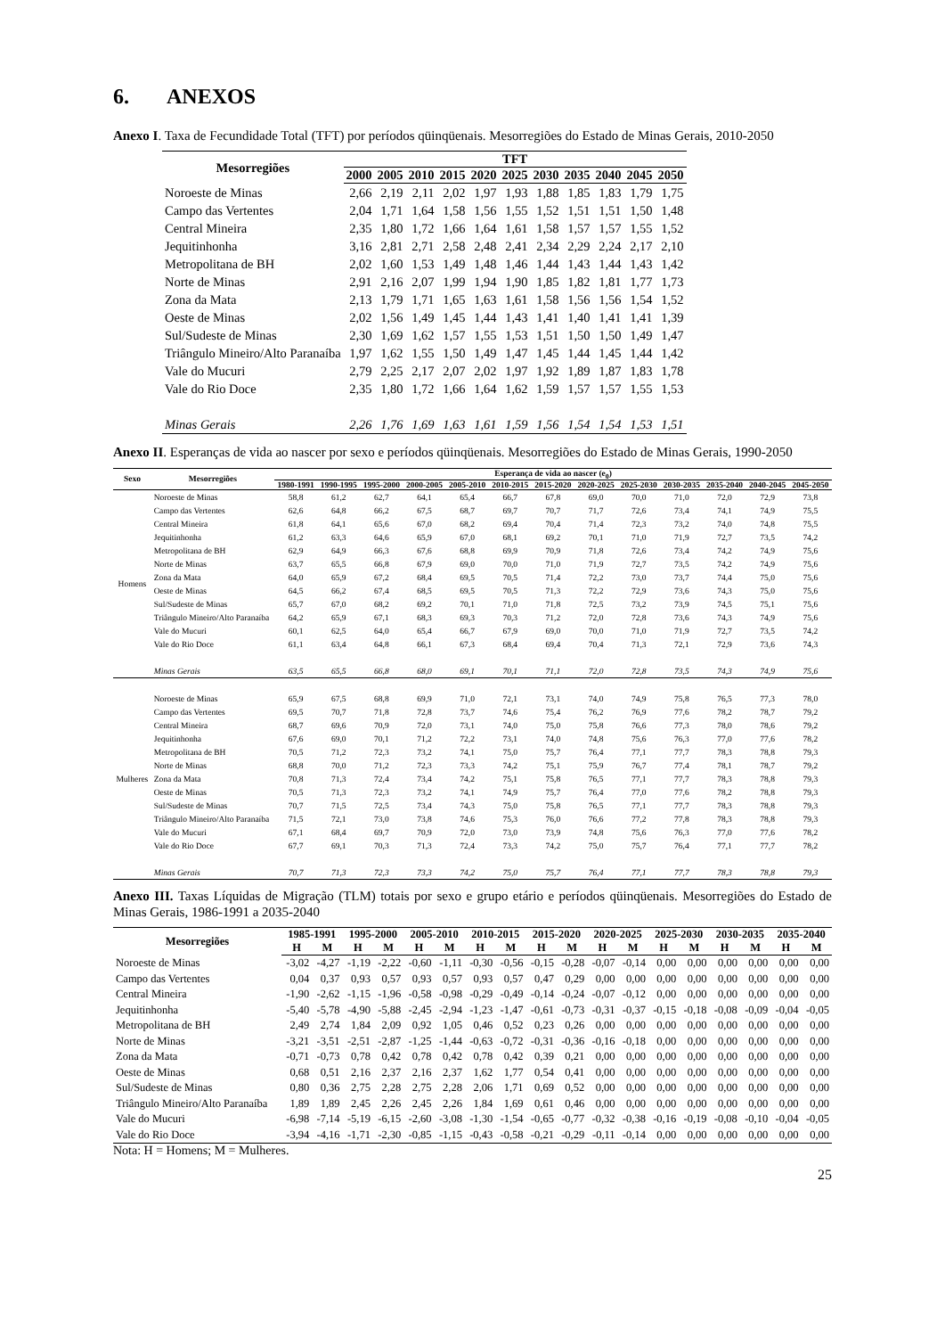6. ANEXOS
Anexo I. Taxa de Fecundidade Total (TFT) por períodos qüinqüenais. Mesorregiões do Estado de Minas Gerais, 2010-2050
| Mesorregiões | TFT | | | | | | | | | | |
| --- | --- | --- | --- | --- | --- | --- | --- | --- | --- | --- | --- |
| | 2000 | 2005 | 2010 | 2015 | 2020 | 2025 | 2030 | 2035 | 2040 | 2045 | 2050 |
| Noroeste de Minas | 2,66 | 2,19 | 2,11 | 2,02 | 1,97 | 1,93 | 1,88 | 1,85 | 1,83 | 1,79 | 1,75 |
| Campo das Vertentes | 2,04 | 1,71 | 1,64 | 1,58 | 1,56 | 1,55 | 1,52 | 1,51 | 1,51 | 1,50 | 1,48 |
| Central Mineira | 2,35 | 1,80 | 1,72 | 1,66 | 1,64 | 1,61 | 1,58 | 1,57 | 1,57 | 1,55 | 1,52 |
| Jequitinhonha | 3,16 | 2,81 | 2,71 | 2,58 | 2,48 | 2,41 | 2,34 | 2,29 | 2,24 | 2,17 | 2,10 |
| Metropolitana de BH | 2,02 | 1,60 | 1,53 | 1,49 | 1,48 | 1,46 | 1,44 | 1,43 | 1,44 | 1,43 | 1,42 |
| Norte de Minas | 2,91 | 2,16 | 2,07 | 1,99 | 1,94 | 1,90 | 1,85 | 1,82 | 1,81 | 1,77 | 1,73 |
| Zona da Mata | 2,13 | 1,79 | 1,71 | 1,65 | 1,63 | 1,61 | 1,58 | 1,56 | 1,56 | 1,54 | 1,52 |
| Oeste de Minas | 2,02 | 1,56 | 1,49 | 1,45 | 1,44 | 1,43 | 1,41 | 1,40 | 1,41 | 1,41 | 1,39 |
| Sul/Sudeste de Minas | 2,30 | 1,69 | 1,62 | 1,57 | 1,55 | 1,53 | 1,51 | 1,50 | 1,50 | 1,49 | 1,47 |
| Triângulo Mineiro/Alto Paranaíba | 1,97 | 1,62 | 1,55 | 1,50 | 1,49 | 1,47 | 1,45 | 1,44 | 1,45 | 1,44 | 1,42 |
| Vale do Mucuri | 2,79 | 2,25 | 2,17 | 2,07 | 2,02 | 1,97 | 1,92 | 1,89 | 1,87 | 1,83 | 1,78 |
| Vale do Rio Doce | 2,35 | 1,80 | 1,72 | 1,66 | 1,64 | 1,62 | 1,59 | 1,57 | 1,57 | 1,55 | 1,53 |
| Minas Gerais | 2,26 | 1,76 | 1,69 | 1,63 | 1,61 | 1,59 | 1,56 | 1,54 | 1,54 | 1,53 | 1,51 |
Anexo II. Esperanças de vida ao nascer por sexo e períodos qüinqüenais. Mesorregiões do Estado de Minas Gerais, 1990-2050
| Sexo | Mesorregiões | Esperança de vida ao nascer (e<sub>0</sub>) | | | | | | | | | | | | |
| --- | --- | --- | --- | --- | --- | --- | --- | --- | --- | --- | --- | --- | --- | --- |
| | | 1980-1991 | 1990-1995 | 1995-2000 | 2000-2005 | 2005-2010 | 2010-2015 | 2015-2020 | 2020-2025 | 2025-2030 | 2030-2035 | 2035-2040 | 2040-2045 | 2045-2050 |
| Homens | Noroeste de Minas | 58,8 | 61,2 | 62,7 | 64,1 | 65,4 | 66,7 | 67,8 | 69,0 | 70,0 | 71,0 | 72,0 | 72,9 | 73,8 |
| | Campo das Vertentes | 62,6 | 64,8 | 66,2 | 67,5 | 68,7 | 69,7 | 70,7 | 71,7 | 72,6 | 73,4 | 74,1 | 74,9 | 75,5 |
| | Central Mineira | 61,8 | 64,1 | 65,6 | 67,0 | 68,2 | 69,4 | 70,4 | 71,4 | 72,3 | 73,2 | 74,0 | 74,8 | 75,5 |
| | Jequitinhonha | 61,2 | 63,3 | 64,6 | 65,9 | 67,0 | 68,1 | 69,2 | 70,1 | 71,0 | 71,9 | 72,7 | 73,5 | 74,2 |
| | Metropolitana de BH | 62,9 | 64,9 | 66,3 | 67,6 | 68,8 | 69,9 | 70,9 | 71,8 | 72,6 | 73,4 | 74,2 | 74,9 | 75,6 |
| | Norte de Minas | 63,7 | 65,5 | 66,8 | 67,9 | 69,0 | 70,0 | 71,0 | 71,9 | 72,7 | 73,5 | 74,2 | 74,9 | 75,6 |
| | Zona da Mata | 64,0 | 65,9 | 67,2 | 68,4 | 69,5 | 70,5 | 71,4 | 72,2 | 73,0 | 73,7 | 74,4 | 75,0 | 75,6 |
| | Oeste de Minas | 64,5 | 66,2 | 67,4 | 68,5 | 69,5 | 70,5 | 71,3 | 72,2 | 72,9 | 73,6 | 74,3 | 75,0 | 75,6 |
| | Sul/Sudeste de Minas | 65,7 | 67,0 | 68,2 | 69,2 | 70,1 | 71,0 | 71,8 | 72,5 | 73,2 | 73,9 | 74,5 | 75,1 | 75,6 |
| | Triângulo Mineiro/Alto Paranaíba | 64,2 | 65,9 | 67,1 | 68,3 | 69,3 | 70,3 | 71,2 | 72,0 | 72,8 | 73,6 | 74,3 | 74,9 | 75,6 |
| | Vale do Mucuri | 60,1 | 62,5 | 64,0 | 65,4 | 66,7 | 67,9 | 69,0 | 70,0 | 71,0 | 71,9 | 72,7 | 73,5 | 74,2 |
| | Vale do Rio Doce | 61,1 | 63,4 | 64,8 | 66,1 | 67,3 | 68,4 | 69,4 | 70,4 | 71,3 | 72,1 | 72,9 | 73,6 | 74,3 |
| | Minas Gerais | 63,5 | 65,5 | 66,8 | 68,0 | 69,1 | 70,1 | 71,1 | 72,0 | 72,8 | 73,5 | 74,3 | 74,9 | 75,6 |
| Mulheres | | | | | | | | | | | | | | |
| | Noroeste de Minas | 65,9 | 67,5 | 68,8 | 69,9 | 71,0 | 72,1 | 73,1 | 74,0 | 74,9 | 75,8 | 76,5 | 77,3 | 78,0 |
| | Campo das Vertentes | 69,5 | 70,7 | 71,8 | 72,8 | 73,7 | 74,6 | 75,4 | 76,2 | 76,9 | 77,6 | 78,2 | 78,7 | 79,2 |
| | Central Mineira | 68,7 | 69,6 | 70,9 | 72,0 | 73,1 | 74,0 | 75,0 | 75,8 | 76,6 | 77,3 | 78,0 | 78,6 | 79,2 |
| | Jequitinhonha | 67,6 | 69,0 | 70,1 | 71,2 | 72,2 | 73,1 | 74,0 | 74,8 | 75,6 | 76,3 | 77,0 | 77,6 | 78,2 |
| | Metropolitana de BH | 70,5 | 71,2 | 72,3 | 73,2 | 74,1 | 75,0 | 75,7 | 76,4 | 77,1 | 77,7 | 78,3 | 78,8 | 79,3 |
| | Norte de Minas | 68,8 | 70,0 | 71,2 | 72,3 | 73,3 | 74,2 | 75,1 | 75,9 | 76,7 | 77,4 | 78,1 | 78,7 | 79,2 |
| | Zona da Mata | 70,8 | 71,3 | 72,4 | 73,4 | 74,2 | 75,1 | 75,8 | 76,5 | 77,1 | 77,7 | 78,3 | 78,8 | 79,3 |
| | Oeste de Minas | 70,5 | 71,3 | 72,3 | 73,2 | 74,1 | 74,9 | 75,7 | 76,4 | 77,0 | 77,6 | 78,2 | 78,8 | 79,3 |
| | Sul/Sudeste de Minas | 70,7 | 71,5 | 72,5 | 73,4 | 74,3 | 75,0 | 75,8 | 76,5 | 77,1 | 77,7 | 78,3 | 78,8 | 79,3 |
| | Triângulo Mineiro/Alto Paranaíba | 71,5 | 72,1 | 73,0 | 73,8 | 74,6 | 75,3 | 76,0 | 76,6 | 77,2 | 77,8 | 78,3 | 78,8 | 79,3 |
| | Vale do Mucuri | 67,1 | 68,4 | 69,7 | 70,9 | 72,0 | 73,0 | 73,9 | 74,8 | 75,6 | 76,3 | 77,0 | 77,6 | 78,2 |
| | Vale do Rio Doce | 67,7 | 69,1 | 70,3 | 71,3 | 72,4 | 73,3 | 74,2 | 75,0 | 75,7 | 76,4 | 77,1 | 77,7 | 78,2 |
| | Minas Gerais | 70,7 | 71,3 | 72,3 | 73,3 | 74,2 | 75,0 | 75,7 | 76,4 | 77,1 | 77,7 | 78,3 | 78,8 | 79,3 |
Anexo III. Taxas Líquidas de Migração (TLM) totais por sexo e grupo etário e períodos qüinqüenais. Mesorregiões do Estado de Minas Gerais, 1986-1991 a 2035-2040
| Mesorregiões | 1985-1991 | | 1995-2000 | | 2005-2010 | | 2010-2015 | | 2015-2020 | | 2020-2025 | | 2025-2030 | | 2030-2035 | | 2035-2040 | |
| --- | --- | --- | --- | --- | --- | --- | --- | --- | --- | --- | --- | --- | --- | --- | --- | --- | --- | --- |
| | H | M | H | M | H | M | H | M | H | M | H | M | H | M | H | M | H | M |
| Noroeste de Minas | -3,02 | -4,27 | -1,19 | -2,22 | -0,60 | -1,11 | -0,30 | -0,56 | -0,15 | -0,28 | -0,07 | -0,14 | 0,00 | 0,00 | 0,00 | 0,00 | 0,00 | 0,00 |
| Campo das Vertentes | 0,04 | 0,37 | 0,93 | 0,57 | 0,93 | 0,57 | 0,93 | 0,57 | 0,47 | 0,29 | 0,00 | 0,00 | 0,00 | 0,00 | 0,00 | 0,00 | 0,00 | 0,00 |
| Central Mineira | -1,90 | -2,62 | -1,15 | -1,96 | -0,58 | -0,98 | -0,29 | -0,49 | -0,14 | -0,24 | -0,07 | -0,12 | 0,00 | 0,00 | 0,00 | 0,00 | 0,00 | 0,00 |
| Jequitinhonha | -5,40 | -5,78 | -4,90 | -5,88 | -2,45 | -2,94 | -1,23 | -1,47 | -0,61 | -0,73 | -0,31 | -0,37 | -0,15 | -0,18 | -0,08 | -0,09 | -0,04 | -0,05 |
| Metropolitana de BH | 2,49 | 2,74 | 1,84 | 2,09 | 0,92 | 1,05 | 0,46 | 0,52 | 0,23 | 0,26 | 0,00 | 0,00 | 0,00 | 0,00 | 0,00 | 0,00 | 0,00 | 0,00 |
| Norte de Minas | -3,21 | -3,51 | -2,51 | -2,87 | -1,25 | -1,44 | -0,63 | -0,72 | -0,31 | -0,36 | -0,16 | -0,18 | 0,00 | 0,00 | 0,00 | 0,00 | 0,00 | 0,00 |
| Zona da Mata | -0,71 | -0,73 | 0,78 | 0,42 | 0,78 | 0,42 | 0,78 | 0,42 | 0,39 | 0,21 | 0,00 | 0,00 | 0,00 | 0,00 | 0,00 | 0,00 | 0,00 | 0,00 |
| Oeste de Minas | 0,68 | 0,51 | 2,16 | 2,37 | 2,16 | 2,37 | 1,62 | 1,77 | 0,54 | 0,41 | 0,00 | 0,00 | 0,00 | 0,00 | 0,00 | 0,00 | 0,00 | 0,00 |
| Sul/Sudeste de Minas | 0,80 | 0,36 | 2,75 | 2,28 | 2,75 | 2,28 | 2,06 | 1,71 | 0,69 | 0,52 | 0,00 | 0,00 | 0,00 | 0,00 | 0,00 | 0,00 | 0,00 | 0,00 |
| Triângulo Mineiro/Alto Paranaíba | 1,89 | 1,89 | 2,45 | 2,26 | 2,45 | 2,26 | 1,84 | 1,69 | 0,61 | 0,46 | 0,00 | 0,00 | 0,00 | 0,00 | 0,00 | 0,00 | 0,00 | 0,00 |
| Vale do Mucuri | -6,98 | -7,14 | -5,19 | -6,15 | -2,60 | -3,08 | -1,30 | -1,54 | -0,65 | -0,77 | -0,32 | -0,38 | -0,16 | -0,19 | -0,08 | -0,10 | -0,04 | -0,05 |
| Vale do Rio Doce | -3,94 | -4,16 | -1,71 | -2,30 | -0,85 | -1,15 | -0,43 | -0,58 | -0,21 | -0,29 | -0,11 | -0,14 | 0,00 | 0,00 | 0,00 | 0,00 | 0,00 | 0,00 |
Nota: H = Homens; M = Mulheres.
25